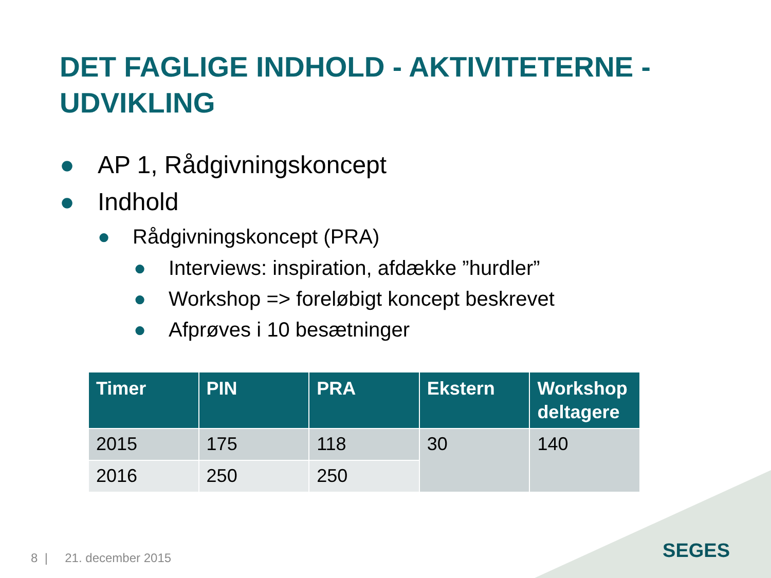DET FAGLIGE INDHOLD - AKTIVITETERNE - UDVIKLING
● AP 1, Rådgivningskoncept
● Indhold
● Rådgivningskoncept (PRA)
● Interviews: inspiration, afdække ”hurdler”
● Workshop => foreløbigt koncept beskrevet
● Afprøves i 10 besætninger
| Timer | PIN | PRA | Ekstern | Workshop deltagere |
| --- | --- | --- | --- | --- |
| 2015 | 175 | 118 | 30 | 140 |
| 2016 | 250 | 250 | | |
8 | 21. december 2015 SEGES